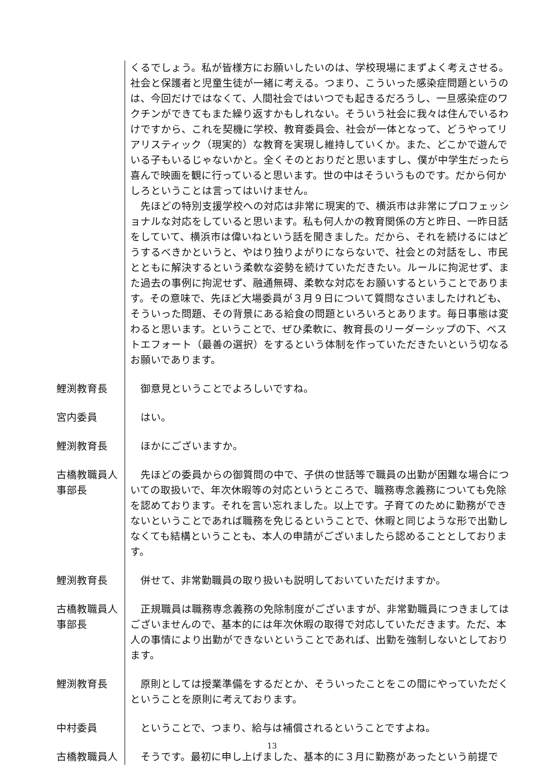くるでしょう。私が皆様方にお願いしたいのは、学校現場にまずよく考えさせる。社会と保護者と児童生徒が一緒に考える。つまり、こういった感染症問題というのは、今回だけではなくて、人間社会ではいつでも起きるだろうし、一旦感染症のワクチンができてもまた繰り返すかもしれない。そういう社会に我々は住んでいるわけですから、これを契機に学校、教育委員会、社会が一体となって、どうやってリアリスティック（現実的）な教育を実現し維持していくか。また、どこかで遊んでいる子もいるじゃないかと。全くそのとおりだと思いますし、僕が中学生だったら喜んで映画を観に行っていると思います。世の中はそういうものです。だから何かしろということは言ってはいけません。
　先ほどの特別支援学校への対応は非常に現実的で、横浜市は非常にプロフェッショナルな対応をしていると思います。私も何人かの教育関係の方と昨日、一昨日話をしていて、横浜市は偉いねという話を聞きました。だから、それを続けるにはどうするべきかというと、やはり独りよがりにならないで、社会との対話をし、市民とともに解決するという柔軟な姿勢を続けていただきたい。ルールに拘泥せず、また過去の事例に拘泥せず、融通無碍、柔軟な対応をお願いするということであります。その意味で、先ほど大場委員が３月９日について質問なさいましたけれども、そういった問題、その背景にある給食の問題といろいろとあります。毎日事態は変わると思います。ということで、ぜひ柔軟に、教育長のリーダーシップの下、ベストエフォート（最善の選択）をするという体制を作っていただきたいという切なるお願いであります。
鯉渕教育長 　御意見ということでよろしいですね。
宮内委員 　はい。
鯉渕教育長 　ほかにございますか。
古橋教職員人
事部長
　先ほどの委員からの御質問の中で、子供の世話等で職員の出勤が困難な場合についての取扱いで、年次休暇等の対応というところで、職務専念義務についても免除を認めております。それを言い忘れました。以上です。子育てのために勤務ができないということであれば職務を免じるということで、休暇と同じような形で出勤しなくても結構ということも、本人の申請がございましたら認めることとしております。
鯉渕教育長 　併せて、非常勤職員の取り扱いも説明しておいていただけますか。
古橋教職員人
事部長
　正規職員は職務専念義務の免除制度がございますが、非常勤職員につきましてはございませんので、基本的には年次休暇の取得で対応していただきます。ただ、本人の事情により出勤ができないということであれば、出勤を強制しないとしております。
鯉渕教育長 　原則としては授業準備をするだとか、そういったことをこの間にやっていただくということを原則に考えております。
中村委員 　ということで、つまり、給与は補償されるということですよね。
古橋教職員人 　そうです。最初に申し上げました、基本的に３月に勤務があったという前提で
13